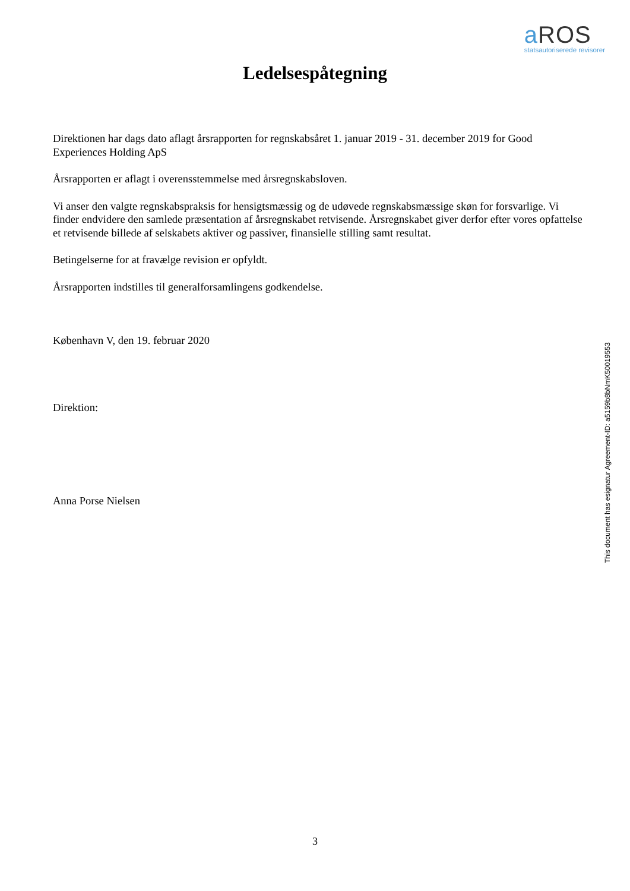a ROS
statsautoriserede revisorer
Ledelsespåtegning
Direktionen har dags dato aflagt årsrapporten for regnskabsåret 1. januar 2019 - 31. december 2019 for Good Experiences Holding ApS
Årsrapporten er aflagt i overensstemmelse med årsregnskabsloven.
Vi anser den valgte regnskabspraksis for hensigtsmæssig og de udøvede regnskabsmæssige skøn for forsvarlige. Vi finder endvidere den samlede præsentation af årsregnskabet retvisende. Årsregnskabet giver derfor efter vores opfattelse et retvisende billede af selskabets aktiver og passiver, finansielle stilling samt resultat.
Betingelserne for at fravælge revision er opfyldt.
Årsrapporten indstilles til generalforsamlingens godkendelse.
København V, den 19. februar 2020
Direktion:
Anna Porse Nielsen
This document has esignatur Agreement-ID: a5159b8bNmK50019553
3